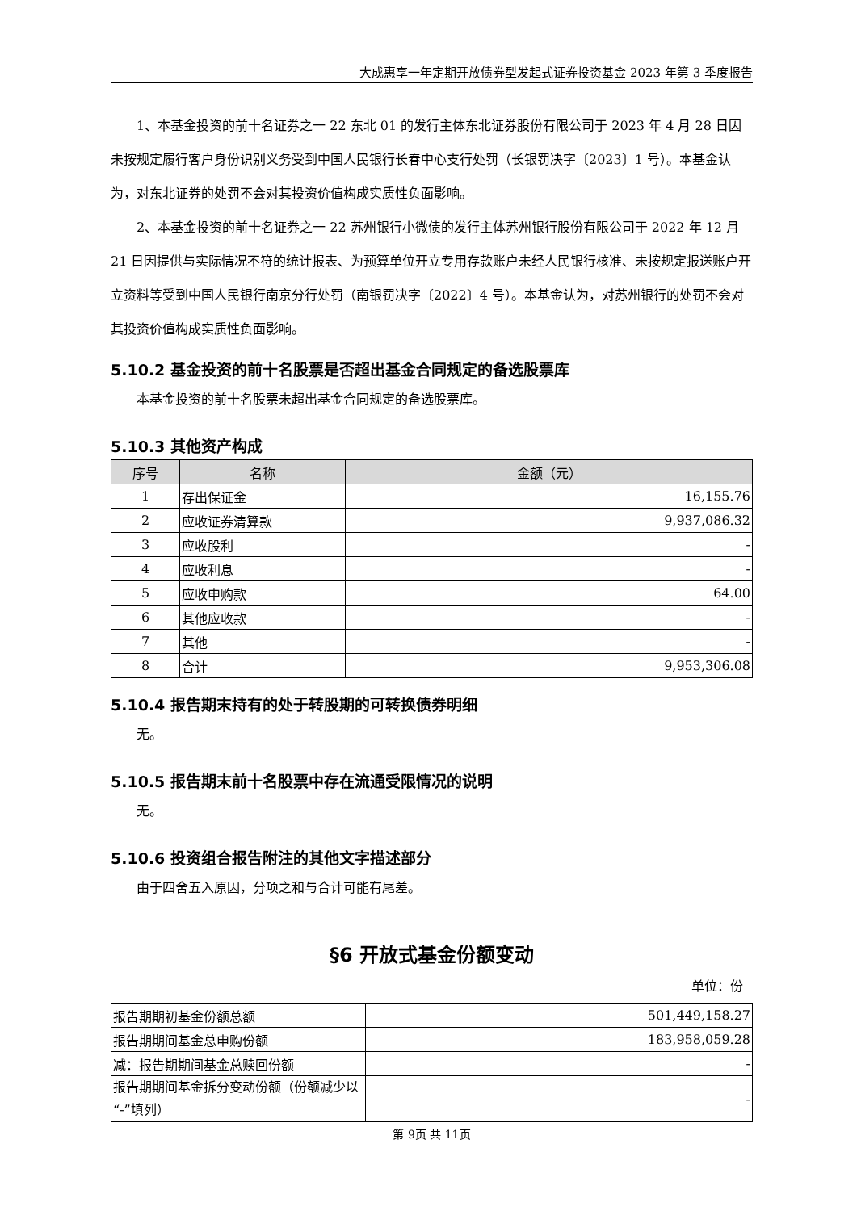大成惠享一年定期开放债券型发起式证券投资基金 2023 年第 3 季度报告
1、本基金投资的前十名证券之一 22 东北 01 的发行主体东北证券股份有限公司于 2023 年 4 月 28 日因未按规定履行客户身份识别义务受到中国人民银行长春中心支行处罚（长银罚决字〔2023〕1 号）。本基金认为，对东北证券的处罚不会对其投资价值构成实质性负面影响。
2、本基金投资的前十名证券之一 22 苏州银行小微债的发行主体苏州银行股份有限公司于 2022 年 12 月 21 日因提供与实际情况不符的统计报表、为预算单位开立专用存款账户未经人民银行核准、未按规定报送账户开立资料等受到中国人民银行南京分行处罚（南银罚决字〔2022〕4 号）。本基金认为，对苏州银行的处罚不会对其投资价值构成实质性负面影响。
5.10.2 基金投资的前十名股票是否超出基金合同规定的备选股票库
本基金投资的前十名股票未超出基金合同规定的备选股票库。
5.10.3 其他资产构成
| 序号 | 名称 | 金额（元） |
| --- | --- | --- |
| 1 | 存出保证金 | 16,155.76 |
| 2 | 应收证券清算款 | 9,937,086.32 |
| 3 | 应收股利 | - |
| 4 | 应收利息 | - |
| 5 | 应收申购款 | 64.00 |
| 6 | 其他应收款 | - |
| 7 | 其他 | - |
| 8 | 合计 | 9,953,306.08 |
5.10.4 报告期末持有的处于转股期的可转换债券明细
无。
5.10.5 报告期末前十名股票中存在流通受限情况的说明
无。
5.10.6 投资组合报告附注的其他文字描述部分
由于四舍五入原因，分项之和与合计可能有尾差。
§6 开放式基金份额变动
单位：份
| 报告期期初基金份额总额 | 501,449,158.27 |
| 报告期期间基金总申购份额 | 183,958,059.28 |
| 减：报告期期间基金总赎回份额 | - |
| 报告期期间基金拆分变动份额（份额减少以“-”填列） | - |
第 9页 共 11页